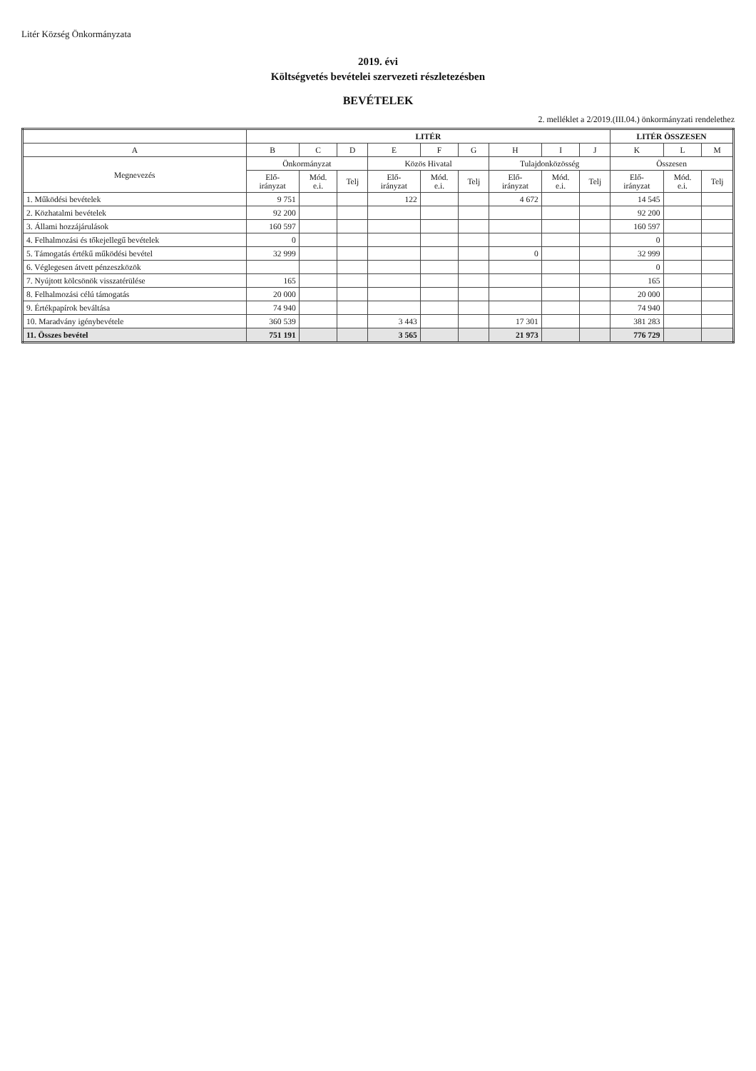Litér Község Önkormányzata
2019. évi
Költségvetés bevételei szervezeti részletezésben
BEVÉTELEK
2. melléklet a 2/2019.(III.04.) önkormányzati rendelethez
| | LITÉR | | | | | | | | | LITÉR ÖSSZESEN | | |
| --- | --- | --- | --- | --- | --- | --- | --- | --- | --- | --- | --- | --- |
| A | B | C | D | E | F | G | H | I | J | K | L | M |
| Megnevezés | Önkormányzat | | | Közös Hivatal | | | Tulajdonközösség | | | Összesen | | |
| | Elő- irányzat | Mód. e.i. | Telj | Elő- irányzat | Mód. e.i. | Telj | Elő- irányzat | Mód. e.i. | Telj | Elő- irányzat | Mód. e.i. | Telj |
| 1. Működési bevételek | 9 751 | | | 122 | | | 4 672 | | | 14 545 | | |
| 2. Közhatalmi bevételek | 92 200 | | | | | | | | | 92 200 | | |
| 3. Állami hozzájárulások | 160 597 | | | | | | | | | 160 597 | | |
| 4. Felhalmozási és tőkejellegű bevételek | 0 | | | | | | | | | 0 | | |
| 5. Támogatás értékű működési bevétel | 32 999 | | | | | | 0 | | | 32 999 | | |
| 6. Véglegesen átvett pénzeszközök | | | | | | | | | | 0 | | |
| 7. Nyújtott kölcsönök visszatérülése | 165 | | | | | | | | | 165 | | |
| 8. Felhalmozási célú támogatás | 20 000 | | | | | | | | | 20 000 | | |
| 9. Értékpapírok beváltása | 74 940 | | | | | | | | | 74 940 | | |
| 10. Maradvány igénybevétele | 360 539 | | | 3 443 | | | 17 301 | | | 381 283 | | |
| 11. Összes bevétel | 751 191 | | | 3 565 | | | 21 973 | | | 776 729 | | |